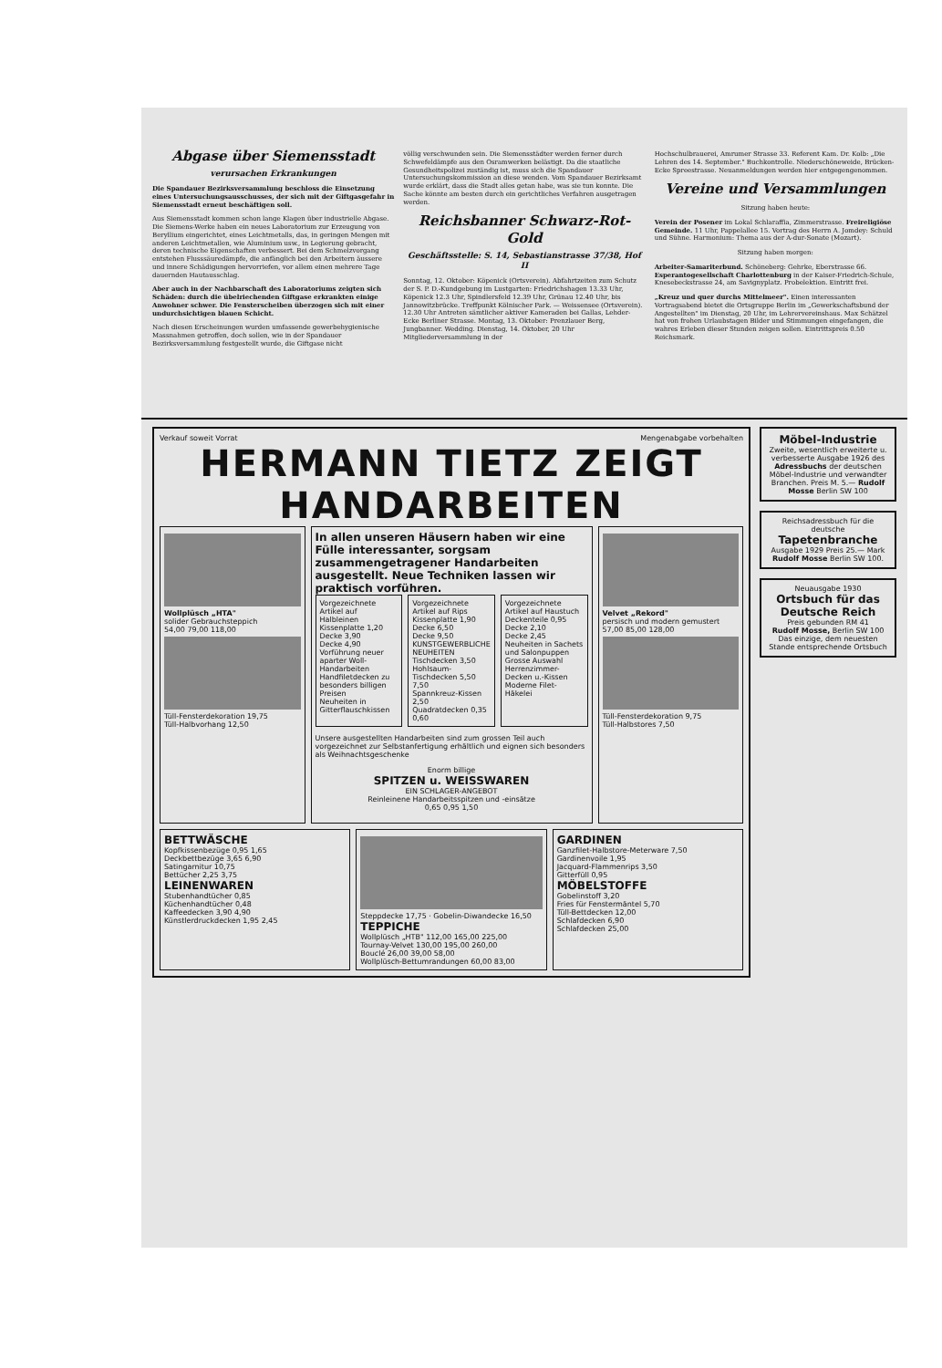Abgase über Siemensstadt
verursachen Erkrankungen
Die Spandauer Bezirksversammlung beschloss die Einsetzung eines Untersuchungsausschusses, der sich mit der Giftgasgefahr in Siemensstadt erneut beschäftigen soll.
Aus Siemensstadt kommen schon lange Klagen über industrielle Abgase. Die Siemens-Werke haben ein neues Laboratorium zur Erzeugung von Beryllium eingerichtet, eines Leichtmetalls, das, in geringen Mengen mit anderen Leichtmetallen, wie Aluminium usw., in Legierung gebracht, deren technische Eigenschaften verbessert. Bei dem Schmelzvorgang entstehen Flusssäuredämpfe, die anfänglich bei den Arbeitern äussere und innere Schädigungen hervorriefen, vor allem einen mehrere Tage dauernden Hautausschlag.
Aber auch in der Nachbarschaft des Laboratoriums zeigten sich Schäden: durch die übelriechenden Giftgase erkrankten einige Anwohner schwer. Die Fensterscheiben überzogen sich mit einer undurchsichtigen blauen Schicht.
Nach diesen Erscheinungen wurden umfassende gewerbehygienische Massnahmen getroffen, doch sollen, wie in der Spandauer Bezirksversammlung festgestellt wurde, die Giftgase nicht
völlig verschwunden sein. Die Siemensstädter werden ferner durch Schwefeldämpfe aus den Osramwerken belästigt. Da die staatliche Gesundheitspolizei zuständig ist, muss sich die Spandauer Untersuchungskommission an diese wenden. Vom Spandauer Bezirksamt wurde erklärt, dass die Stadt alles getan habe, was sie tun konnte. Die Sache könnte am besten durch ein gerichtliches Verfahren ausgetragen werden.
Reichsbanner Schwarz-Rot-Gold
Geschäftsstelle: S. 14, Sebastianstrasse 37/38, Hof II
Sonntag, 12. Oktober: Köpenick (Ortsverein). Abfahrtzeiten zum Schutz der S. P. D.-Kundgebung im Lustgarten: Friedrichshagen 13.33 Uhr, Köpenick 12.3 Uhr, Spindlersfeld 12.39 Uhr, Grünau 12.40 Uhr, bis Jannowitzbrücke. Treffpunkt Kölnischer Park. — Weissensee (Ortsverein). 12.30 Uhr Antreten sämtlicher aktiver Kameraden bei Gallas, Lehder- Ecke Berliner Strasse. Montag, 13. Oktober: Prenzlauer Berg, Jungbanner. Wedding. Dienstag, 14. Oktober, 20 Uhr Mitgliederversammlung in der
Hochschulbrauerei, Amrumer Strasse 33. Referent Kam. Dr. Kolb: „Die Lehren des 14. September." Buchkontrolle. Niederschöneweide, Brücken- Ecke Spreestrasse. Neuanmeldungen werden hier entgegengenommen.
Vereine und Versammlungen
Sitzung haben heute:
Verein der Posener im Lokal Schlaraffia, Zimmerstrasse. Freireligiöse Gemeinde. 11 Uhr, Pappelallee 15. Vortrag des Herrn A. Jomdey: Schuld und Sühne. Harmonium: Thema aus der A-dur-Sonate (Mozart).
Sitzung haben morgen:
Arbeiter-Samariterbund. Schöneberg: Gehrke, Eberstrasse 66. Esperantogesellschaft Charlottenburg in der Kaiser-Friedrich-Schule, Knesebeckstrasse 24, am Savignyplatz. Probelektion. Eintritt frei.
„Kreuz und quer durchs Mittelmeer". Einen interessanten Vortragsabend bietet die Ortsgruppe Berlin im „Gewerkschaftsbund der Angestellten" im Dienstag, 20 Uhr, im Lehrervereinshaus. Max Schätzel hat von frohen Urlaubstagen Bilder und Stimmungen eingefangen, die wahres Erleben dieser Stunden zeigen sollen. Eintrittspreis 0.50 Reichsmark.
Verkauf soweit Vorrat Mengenabgabe vorbehalten
HERMANN TIETZ ZEIGT
HANDARBEITEN
Wollplüsch „HTA"
solider Gebrauchsteppich
54,00 79,00 118,00
Tüll-Fensterdekoration 19,75
Tüll-Halbvorhang 12,50
In allen unseren Häusern haben wir eine Fülle interessanter, sorgsam zusammengetragener Handarbeiten ausgestellt. Neue Techniken lassen wir praktisch vorführen.
Vorgezeichnete Artikel auf Halbleinen
Kissenplatte 1,20
Decke 3,90
Decke 4,90
Vorführung neuer aparter Woll-Handarbeiten
Handfiletdecken zu besonders billigen Preisen
Neuheiten in Gitterflauschkissen
Vorgezeichnete Artikel auf Rips
Kissenplatte 1,90
Decke 6,50
Decke 9,50
KUNSTGEWERBLICHE NEUHEITEN
Tischdecken 3,50
Hohlsaum-Tischdecken 5,50 7,50
Spannkreuz-Kissen 2,50
Quadratdecken 0,35 0,60
Vorgezeichnete Artikel auf Haustuch
Deckenteile 0,95
Decke 2,10
Decke 2,45
Neuheiten in Sachets und Salonpuppen
Grosse Auswahl Herrenzimmer-Decken u.-Kissen
Moderne Filet-Häkelei
Unsere ausgestellten Handarbeiten sind zum grossen Teil auch vorgezeichnet zur Selbstanfertigung erhältlich und eignen sich besonders als Weihnachtsgeschenke
Enorm billige
SPITZEN u. WEISSWAREN
EIN SCHLAGER-ANGEBOT
Reinleinene Handarbeitsspitzen und -einsätze
0,65 0,95 1,50
Velvet „Rekord"
persisch und modern gemustert
57,00 85,00 128,00
Tüll-Fensterdekoration 9,75
Tüll-Halbstores 7,50
BETTWÄSCHE
Kopfkissenbezüge 0,95 1,65
Deckbettbezüge 3,65 6,90
Satingarnitur 10,75
Bettücher 2,25 3,75
LEINENWAREN
Stubenhandtücher 0,85
Küchenhandtücher 0,48
Kaffeedecken 3,90 4,90
Künstlerdruckdecken 1,95 2,45
Steppdecke 17,75 · Gobelin-Diwandecke 16,50
TEPPICHE
Wollplüsch „HTB" 112,00 165,00 225,00
Tournay-Velvet 130,00 195,00 260,00
Bouclé 26,00 39,00 58,00
Wollplüsch-Bettumrandungen 60,00 83,00
GARDINEN
Ganzfilet-Halbstore-Meterware 7,50
Gardinenvoile 1,95
Jacquard-Flammenrips 3,50
Gitterfüll 0,95
MÖBELSTOFFE
Gobelinstoff 3,20
Fries für Fenstermäntel 5,70
Tüll-Bettdecken 12,00
Schlafdecken 6,90
Schlafdecken 25,00
Möbel-Industrie
Zweite, wesentlich erweiterte u. verbesserte Ausgabe 1926 des Adressbuchs der deutschen Möbel-Industrie und verwandter Branchen. Preis M. 5.— Rudolf Mosse Berlin SW 100
Reichsadressbuch für die deutsche
Tapetenbranche
Ausgabe 1929 Preis 25.— Mark
Rudolf Mosse Berlin SW 100.
Neuausgabe 1930
Ortsbuch für das Deutsche Reich
Preis gebunden RM 41
Rudolf Mosse, Berlin SW 100
Das einzige, dem neuesten Stande entsprechende Ortsbuch